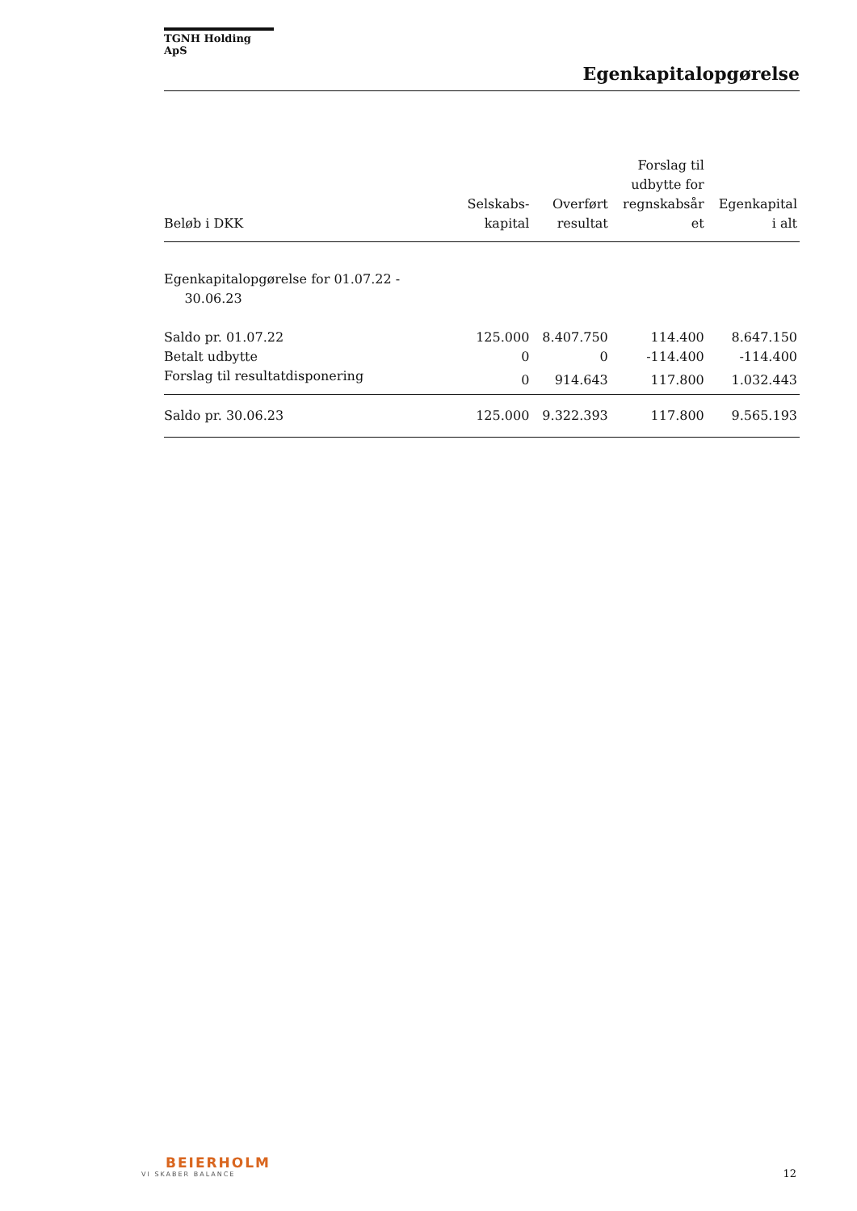TGNH Holding ApS
Egenkapitalopgørelse
| Beløb i DKK | Selskabs- kapital | Overført resultat | Forslag til udbytte for regnskabsår et | Egenkapital i alt |
| --- | --- | --- | --- | --- |
| Egenkapitalopgørelse for 01.07.22 - 30.06.23 | | | | |
| Saldo pr. 01.07.22 | 125.000 | 8.407.750 | 114.400 | 8.647.150 |
| Betalt udbytte | 0 | 0 | -114.400 | -114.400 |
| Forslag til resultatdisponering | 0 | 914.643 | 117.800 | 1.032.443 |
| Saldo pr. 30.06.23 | 125.000 | 9.322.393 | 117.800 | 9.565.193 |
BEIERHOLM
VI SKABER BALANCE
12